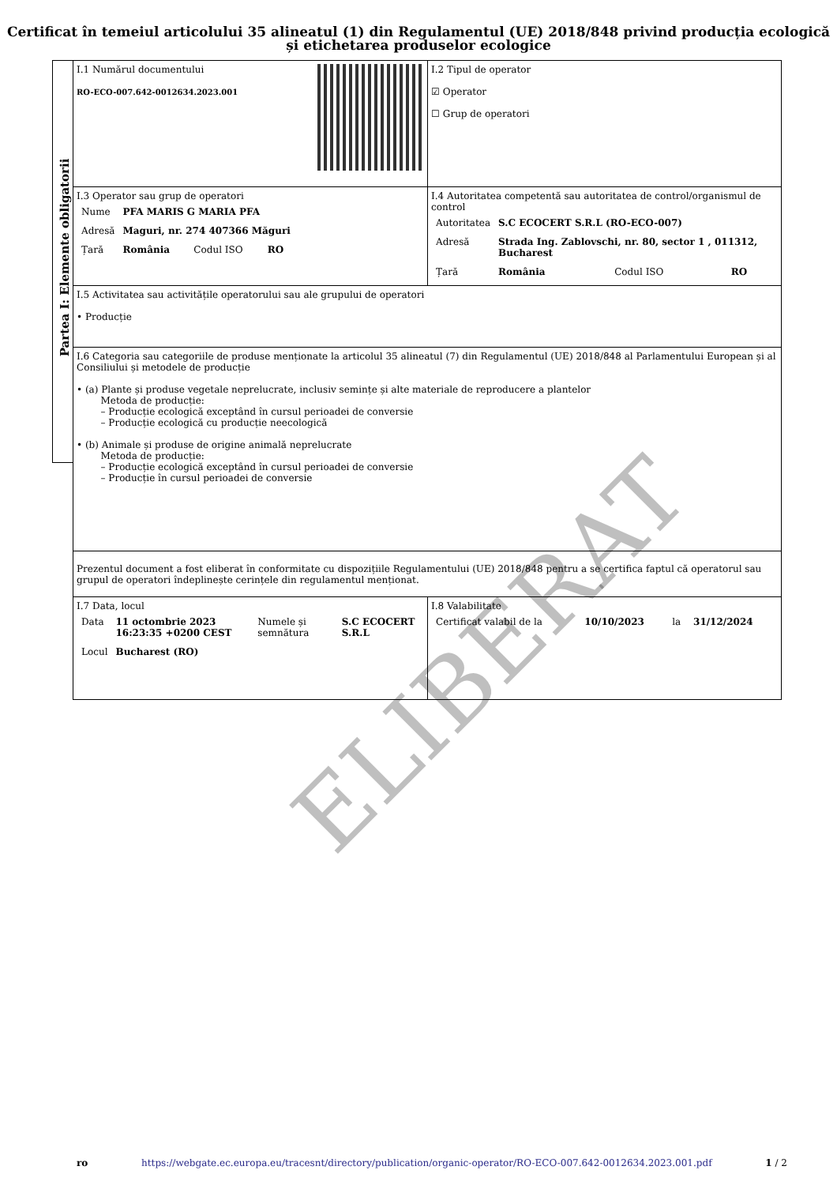Certificat în temeiul articolului 35 alineatul (1) din Regulamentul (UE) 2018/848 privind producția ecologică și etichetarea produselor ecologice
Partea I: Elemente obligatorii
| I.1 Numărul documentului RO-ECO-007.642-0012634.2023.001 | I.2 Tipul de operator ☑ Operator ☐ Grup de operatori |
| I.3 Operator sau grup de operatori / Nume / PFA MARIS G MARIA PFA / / / / Adresă / Maguri, nr. 274 407366 Măguri / / / / Țară / România / Codul ISO / RO / | I.4 Autoritatea competentă sau autoritatea de control/organismul de control / Autoritatea / S.C ECOCERT S.R.L (RO-ECO-007) / / / / Adresă / Strada Ing. Zablovschi, nr. 80, sector 1 , 011312, Bucharest / / / / Țară / România / Codul ISO / RO / |
| I.5 Activitatea sau activitățile operatorului sau ale grupului de operatori • Producție | |
| I.6 Categoria sau categoriile de produse menționate la articolul 35 alineatul (7) din Regulamentul (UE) 2018/848 al Parlamentului European și al Consiliului și metodele de producție • (a) Plante și produse vegetale neprelucrate, inclusiv semințe și alte materiale de reproducere a plantelor Metoda de producție: – Producție ecologică exceptând în cursul perioadei de conversie – Producție ecologică cu producție neecologică • (b) Animale și produse de origine animală neprelucrate Metoda de producție: – Producție ecologică exceptând în cursul perioadei de conversie – Producție în cursul perioadei de conversie | |
| Prezentul document a fost eliberat în conformitate cu dispozițiile Regulamentului (UE) 2018/848 pentru a se certifica faptul că operatorul sau grupul de operatori îndeplinește cerințele din regulamentul menționat. | |
| I.7 Data, locul / Data / 11 octombrie 2023 16:23:35 +0200 CEST / Numele și semnătura / S.C ECOCERT S.R.L / / Locul / Bucharest (RO) / / / | I.8 Valabilitate / Certificat valabil de la / 10/10/2023 / la / 31/12/2024 / |
ELIBERAT
ro https://webgate.ec.europa.eu/tracesnt/directory/publication/organic-operator/RO-ECO-007.642-0012634.2023.001.pdf 1 / 2